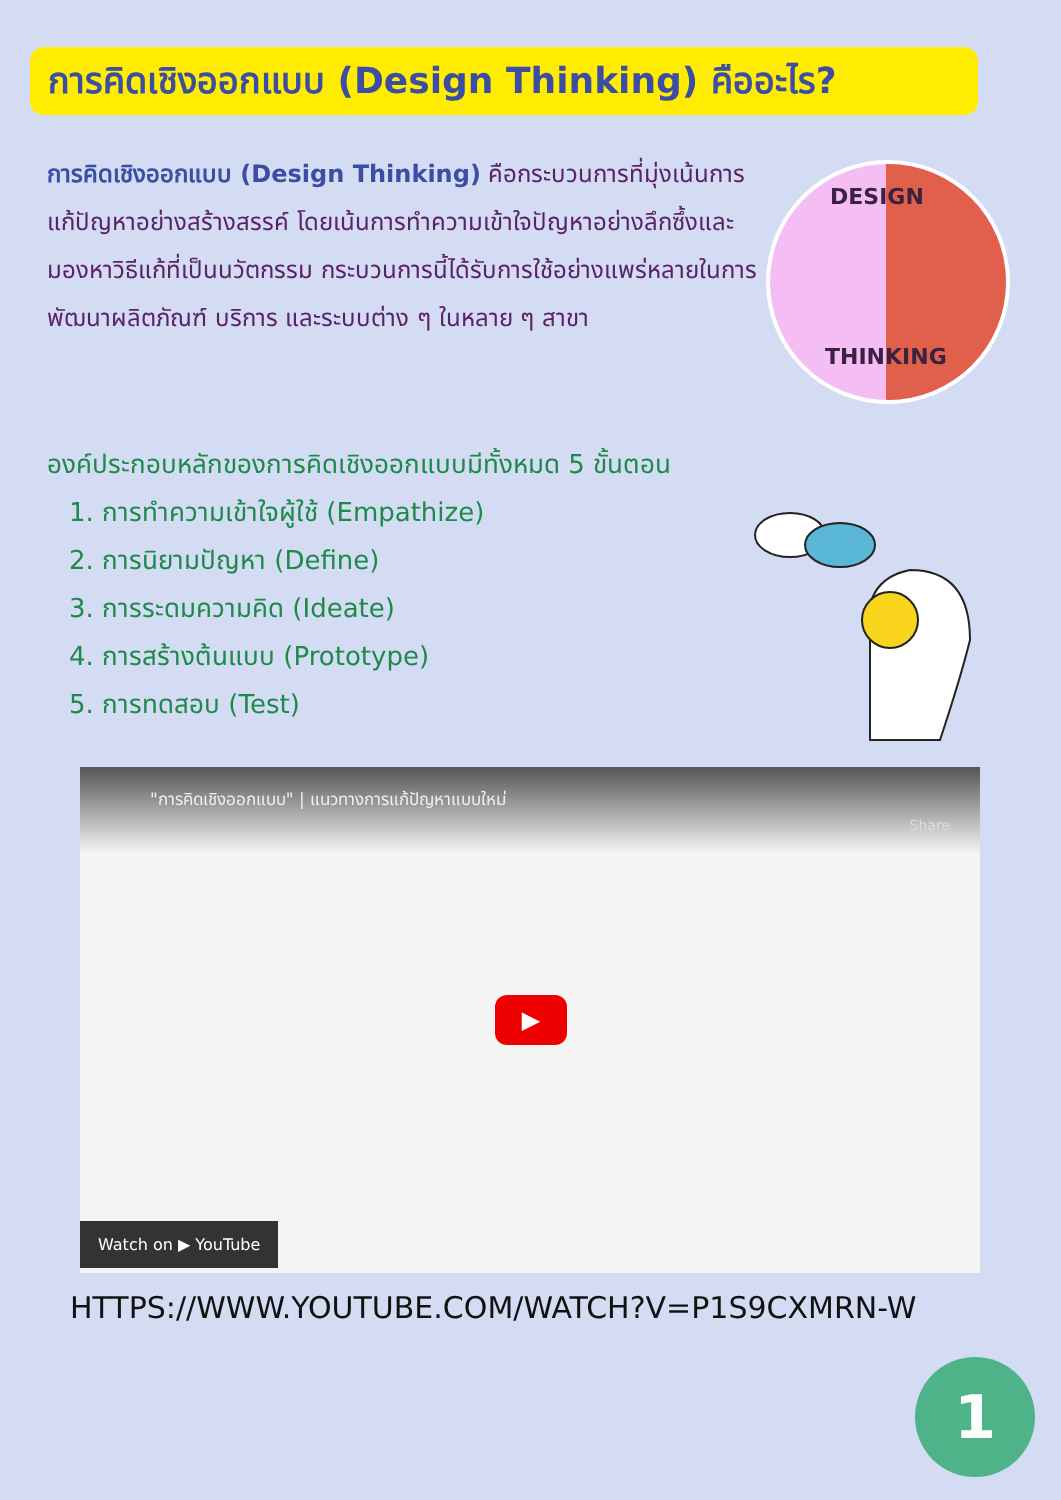การคิดเชิงออกแบบ (Design Thinking) คืออะไร?
การคิดเชิงออกแบบ (Design Thinking) คือกระบวนการที่มุ่งเน้นการแก้ปัญหาอย่างสร้างสรรค์ โดยเน้นการทำความเข้าใจปัญหาอย่างลึกซึ้งและมองหาวิธีแก้ที่เป็นนวัตกรรม กระบวนการนี้ได้รับการใช้อย่างแพร่หลายในการพัฒนาผลิตภัณฑ์ บริการ และระบบต่าง ๆ ในหลาย ๆ สาขา
DESIGN
THINKING
องค์ประกอบหลักของการคิดเชิงออกแบบมีทั้งหมด 5 ขั้นตอน
1. การทำความเข้าใจผู้ใช้ (Empathize)
2. การนิยามปัญหา (Define)
3. การระดมความคิด (Ideate)
4. การสร้างต้นแบบ (Prototype)
5. การทดสอบ (Test)
"การคิดเชิงออกแบบ" | แนวทางการแก้ปัญหาแบบใหม่
Share
▶
Watch on ▶ YouTube
HTTPS://WWW.YOUTUBE.COM/WATCH?V=P1S9CXMRN-W
1